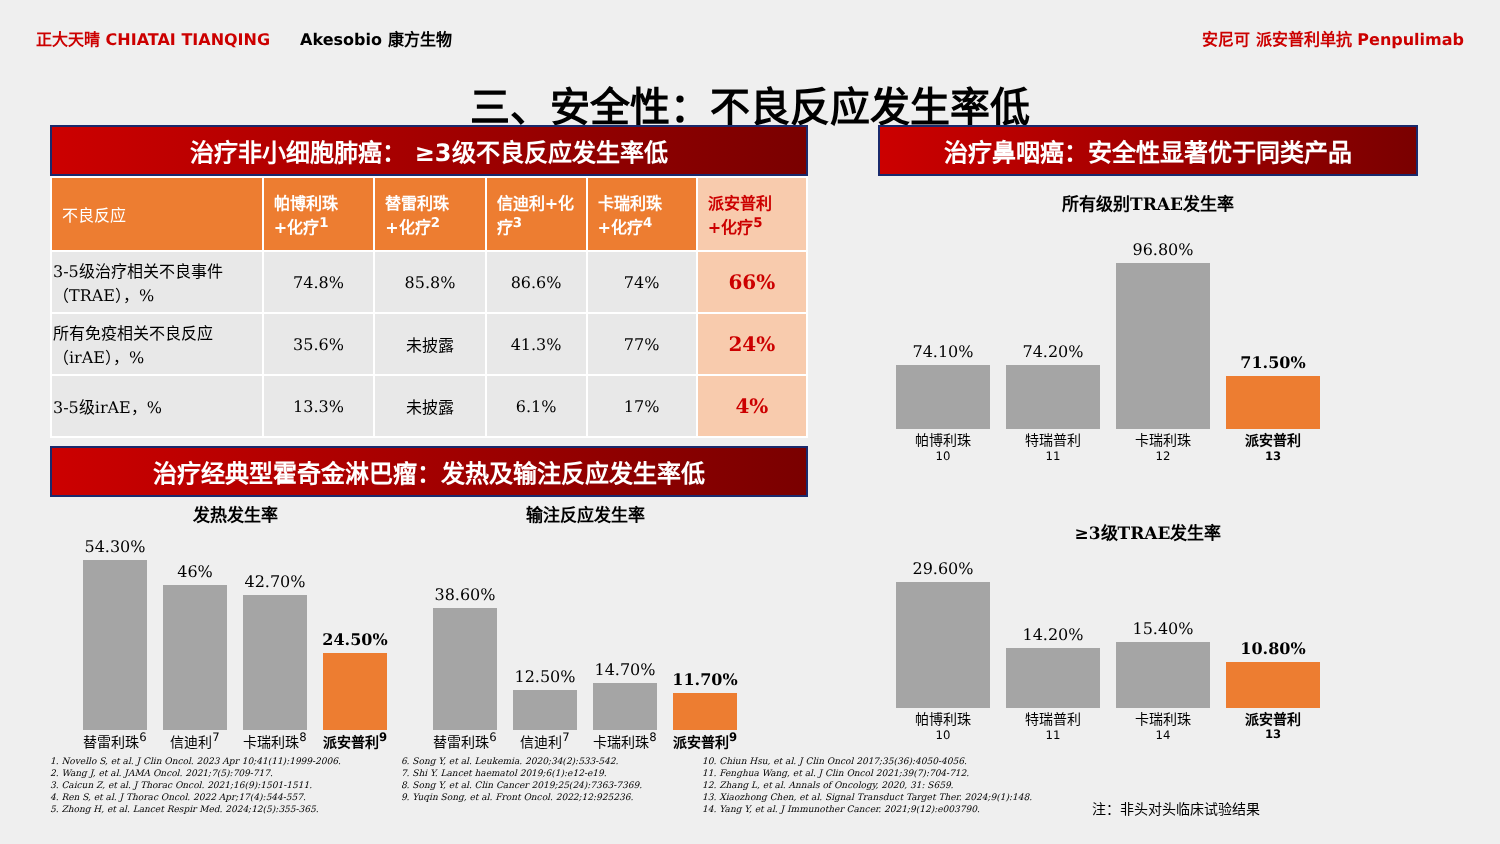正大天晴 CHIATAI TIANQING Akesobio 康方生物 安尼可 派安普利单抗 Penpulimab
三、安全性：不良反应发生率低
治疗非小细胞肺癌： ≥3级不良反应发生率低
| 不良反应 | 帕博利珠+化疗<sup>1</sup> | 替雷利珠+化疗<sup>2</sup> | 信迪利+化疗<sup>3</sup> | 卡瑞利珠+化疗<sup>4</sup> | 派安普利+化疗<sup>5</sup> |
| --- | --- | --- | --- | --- | --- |
| 3-5级治疗相关不良事件（TRAE），% | 74.8% | 85.8% | 86.6% | 74% | 66% |
| 所有免疫相关不良反应（irAE），% | 35.6% | 未披露 | 41.3% | 77% | 24% |
| 3-5级irAE，% | 13.3% | 未披露 | 6.1% | 17% | 4% |
治疗经典型霍奇金淋巴瘤：发热及输注反应发生率低
发热发生率
54.30%
46%
42.70%
24.50%
替雷利珠<sup>6</sup> 信迪利<sup>7</sup> 卡瑞利珠<sup>8</sup> 派安普利<sup>9</sup>
输注反应发生率
38.60%
12.50%
14.70%
11.70%
替雷利珠<sup>6</sup> 信迪利<sup>7</sup> 卡瑞利珠<sup>8</sup> 派安普利<sup>9</sup>
治疗鼻咽癌：安全性显著优于同类产品
所有级别TRAE发生率
74.10%
74.20%
96.80%
71.50%
帕博利珠<sup>10</sup> 特瑞普利<sup>11</sup> 卡瑞利珠<sup>12</sup> 派安普利<sup>13</sup>
≥3级TRAE发生率
29.60%
14.20%
15.40%
10.80%
帕博利珠<sup>10</sup> 特瑞普利<sup>11</sup> 卡瑞利珠<sup>14</sup> 派安普利<sup>13</sup>
1. Novello S, et al. J Clin Oncol. 2023 Apr 10;41(11):1999-2006.
2. Wang J, et al. JAMA Oncol. 2021;7(5):709-717.
3. Caicun Z, et al. J Thorac Oncol. 2021;16(9):1501-1511.
4. Ren S, et al. J Thorac Oncol. 2022 Apr;17(4):544-557.
5. Zhong H, et al. Lancet Respir Med. 2024;12(5):355-365.
6. Song Y, et al. Leukemia. 2020;34(2):533-542.
7. Shi Y. Lancet haematol 2019;6(1):e12-e19.
8. Song Y, et al. Clin Cancer 2019;25(24):7363-7369.
9. Yuqin Song, et al. Front Oncol. 2022;12:925236.
10. Chiun Hsu, et al. J Clin Oncol 2017;35(36):4050-4056.
11. Fenghua Wang, et al. J Clin Oncol 2021;39(7):704-712.
12. Zhang L, et al. Annals of Oncology, 2020, 31: S659.
13. Xiaozhong Chen, et al. Signal Transduct Target Ther. 2024;9(1):148.
14. Yang Y, et al. J Immunother Cancer. 2021;9(12):e003790.
注：非头对头临床试验结果